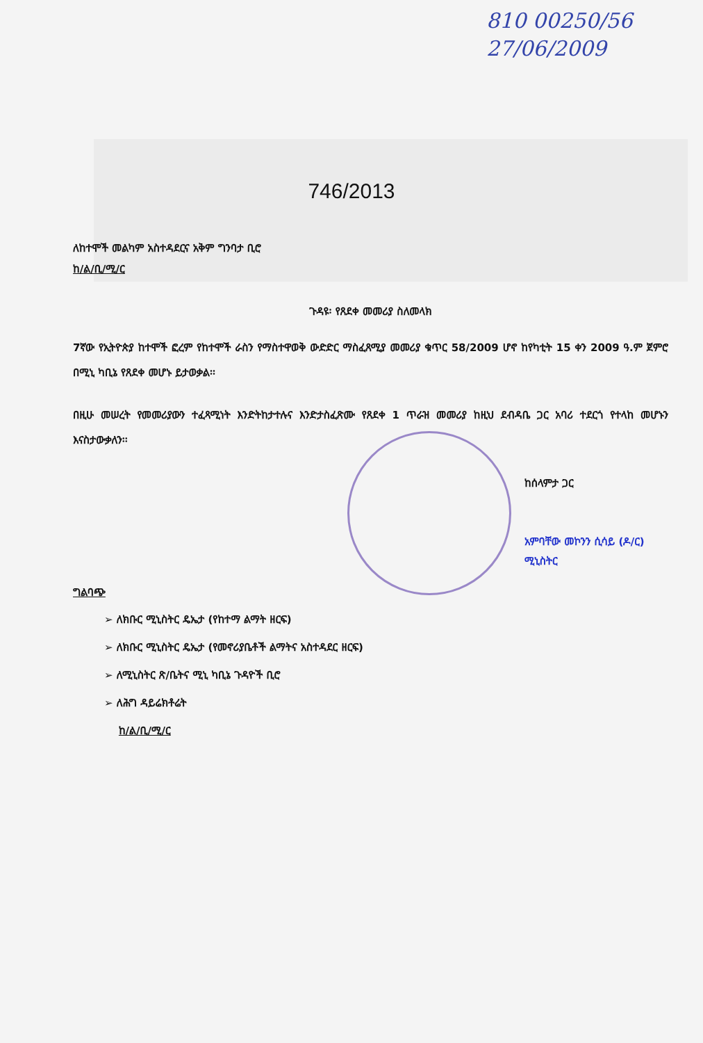810 00250/56
27/06/2009
746/2013
ለከተሞች መልካም አስተዳደርና አቅም ግንባታ ቢሮ
ከ/ል/ቢ/ሚ/ር
ጉዳዩ፡ የጸደቀ መመሪያ ስለመላክ
7ኛው የኢትዮጵያ ከተሞች ፎረም የከተሞች ራስን የማስተዋወቅ ውድድር ማስፈጸሚያ መመሪያ ቁጥር 58/2009 ሆኖ ከየካቲት 15 ቀን 2009 ዓ.ም ጀምሮ በሚኒ ካቢኔ የጸደቀ መሆኑ ይታወቃል፡፡
በዚሁ መሠረት የመመሪያውን ተፈጻሚነት እንድትከታተሉና እንድታስፈጽሙ የጸደቀ 1 ጥራዝ መመሪያ ከዚህ ደብዳቤ ጋር አባሪ ተደርጎ የተላከ መሆኑን እናስታውቃለን፡፡
ከሰላምታ ጋር
አምባቸው መኮንን ሲሳይ (ዶ/ር)
ሚኒስትር
ግልባጭ
➢ ለክቡር ሚኒስትር ዴኤታ (የከተማ ልማት ዘርፍ)
➢ ለክቡር ሚኒስትር ዴኤታ (የመኖሪያቤቶች ልማትና አስተዳደር ዘርፍ)
➢ ለሚኒስትር ጽ/ቤትና ሚኒ ካቢኔ ጉዳዮች ቢሮ
➢ ለሕግ ዳይሬክቶሬት
ከ/ል/ቢ/ሚ/ር